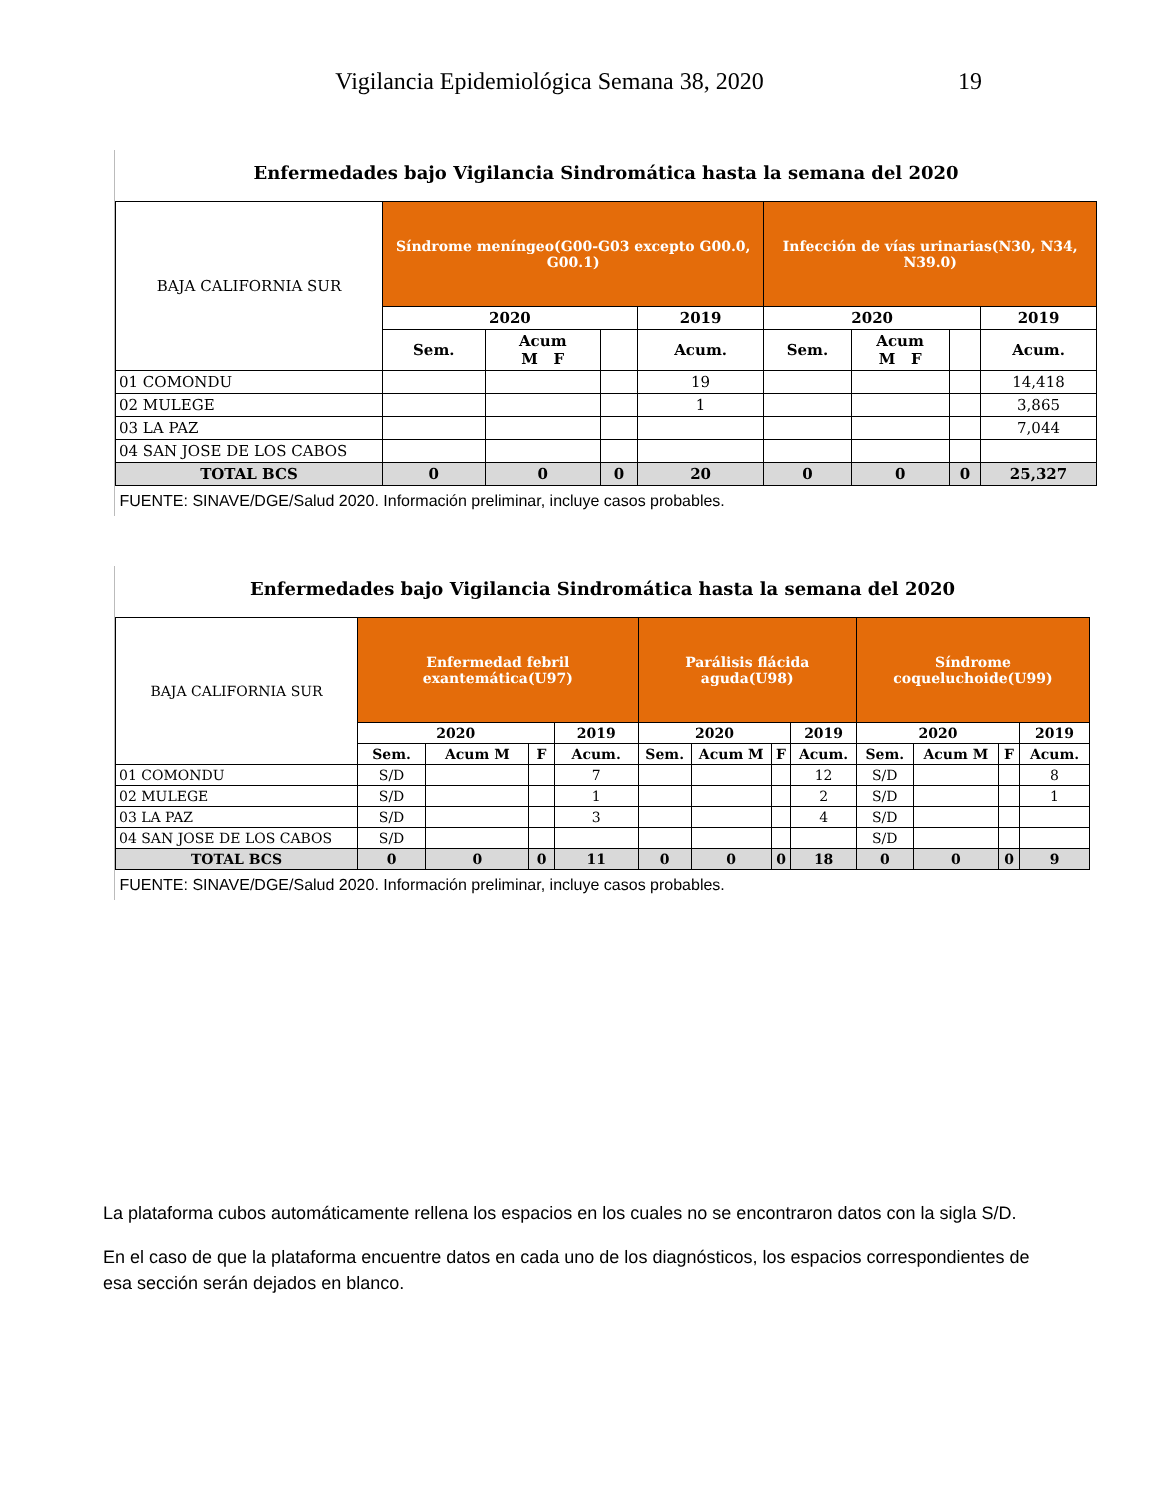Vigilancia Epidemiológica Semana 38, 2020
19
Enfermedades bajo Vigilancia Sindromática hasta la semana del 2020
| BAJA CALIFORNIA SUR | Síndrome meníngeo(G00-G03 excepto G00.0, G00.1) | | | | Infección de vías urinarias(N30, N34, N39.0) | | | |
| | 2020 | | | 2019 | 2020 | | | 2019 |
| | Sem. | Acum M F | | Acum. | Sem. | Acum M F | | Acum. |
| 01 COMONDU | | | | 19 | | | | 14,418 |
| 02 MULEGE | | | | 1 | | | | 3,865 |
| 03 LA PAZ | | | | | | | | 7,044 |
| 04 SAN JOSE DE LOS CABOS | | | | | | | | |
| TOTAL BCS | 0 | 0 | 0 | 20 | 0 | 0 | 0 | 25,327 |
| FUENTE: SINAVE/DGE/Salud 2020. Información preliminar, incluye casos probables. | | | | | | | | |
Enfermedades bajo Vigilancia Sindromática hasta la semana del 2020
| BAJA CALIFORNIA SUR | Enfermedad febril exantemática(U97) | | | | Parálisis flácida aguda(U98) | | | | Síndrome coqueluchoide(U99) | | | |
| | 2020 | | | 2019 | 2020 | | | 2019 | 2020 | | | 2019 |
| | Sem. | Acum M | F | Acum. | Sem. | Acum M | F | Acum. | Sem. | Acum M | F | Acum. |
| 01 COMONDU | S/D | | | 7 | | | | 12 | S/D | | | 8 |
| 02 MULEGE | S/D | | | 1 | | | | 2 | S/D | | | 1 |
| 03 LA PAZ | S/D | | | 3 | | | | 4 | S/D | | | |
| 04 SAN JOSE DE LOS CABOS | S/D | | | | | | | | S/D | | | |
| TOTAL BCS | 0 | 0 | 0 | 11 | 0 | 0 | 0 | 18 | 0 | 0 | 0 | 9 |
| FUENTE: SINAVE/DGE/Salud 2020. Información preliminar, incluye casos probables. | | | | | | | | | | | | |
La plataforma cubos automáticamente rellena los espacios en los cuales no se encontraron datos con la sigla S/D.
En el caso de que la plataforma encuentre datos en cada uno de los diagnósticos, los espacios correspondientes de esa sección serán dejados en blanco.